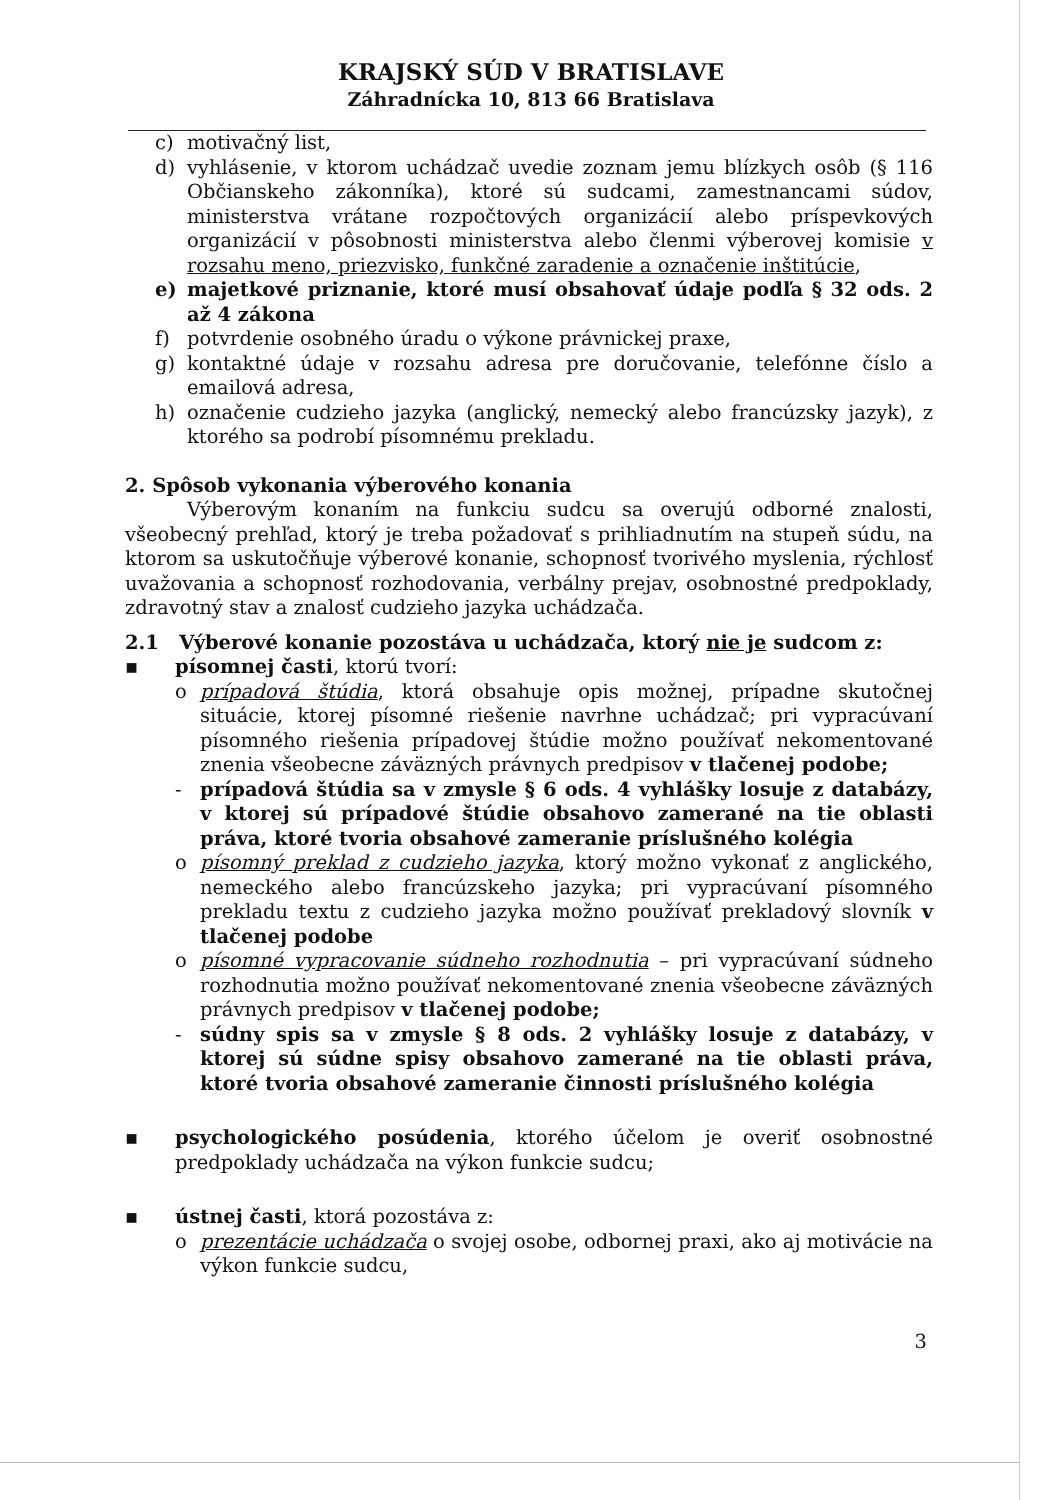KRAJSKÝ SÚD V BRATISLAVE
Záhradnícka 10, 813 66 Bratislava
c) motivačný list,
d) vyhlásenie, v ktorom uchádzač uvedie zoznam jemu blízkych osôb (§ 116 Občianskeho zákonníka), ktoré sú sudcami, zamestnancami súdov, ministerstva vrátane rozpočtových organizácií alebo príspevkových organizácií v pôsobnosti ministerstva alebo členmi výberovej komisie v rozsahu meno, priezvisko, funkčné zaradenie a označenie inštitúcie,
e) majetkové priznanie, ktoré musí obsahovať údaje podľa § 32 ods. 2 až 4 zákona
f) potvrdenie osobného úradu o výkone právnickej praxe,
g) kontaktné údaje v rozsahu adresa pre doručovanie, telefónne číslo a emailová adresa,
h) označenie cudzieho jazyka (anglický, nemecký alebo francúzsky jazyk), z ktorého sa podrobí písomnému prekladu.
2. Spôsob vykonania výberového konania
Výberovým konaním na funkciu sudcu sa overujú odborné znalosti, všeobecný prehľad, ktorý je treba požadovať s prihliadnutím na stupeň súdu, na ktorom sa uskutočňuje výberové konanie, schopnosť tvorivého myslenia, rýchlosť uvažovania a schopnosť rozhodovania, verbálny prejav, osobnostné predpoklady, zdravotný stav a znalosť cudzieho jazyka uchádzača.
2.1 Výberové konanie pozostáva u uchádzača, ktorý nie je sudcom z:
▪ písomnej časti, ktorú tvorí:
o prípadová štúdia, ktorá obsahuje opis možnej, prípadne skutočnej situácie, ktorej písomné riešenie navrhne uchádzač; pri vypracúvaní písomného riešenia prípadovej štúdie možno používať nekomentované znenia všeobecne záväzných právnych predpisov v tlačenej podobe;
- prípadová štúdia sa v zmysle § 6 ods. 4 vyhlášky losuje z databázy, v ktorej sú prípadové štúdie obsahovo zamerané na tie oblasti práva, ktoré tvoria obsahové zameranie príslušného kolégia
o písomný preklad z cudzieho jazyka, ktorý možno vykonať z anglického, nemeckého alebo francúzskeho jazyka; pri vypracúvaní písomného prekladu textu z cudzieho jazyka možno používať prekladový slovník v tlačenej podobe
o písomné vypracovanie súdneho rozhodnutia – pri vypracúvaní súdneho rozhodnutia možno používať nekomentované znenia všeobecne záväzných právnych predpisov v tlačenej podobe;
- súdny spis sa v zmysle § 8 ods. 2 vyhlášky losuje z databázy, v ktorej sú súdne spisy obsahovo zamerané na tie oblasti práva, ktoré tvoria obsahové zameranie činnosti príslušného kolégia
▪ psychologického posúdenia, ktorého účelom je overiť osobnostné predpoklady uchádzača na výkon funkcie sudcu;
▪ ústnej časti, ktorá pozostáva z:
o prezentácie uchádzača o svojej osobe, odbornej praxi, ako aj motivácie na výkon funkcie sudcu,
3